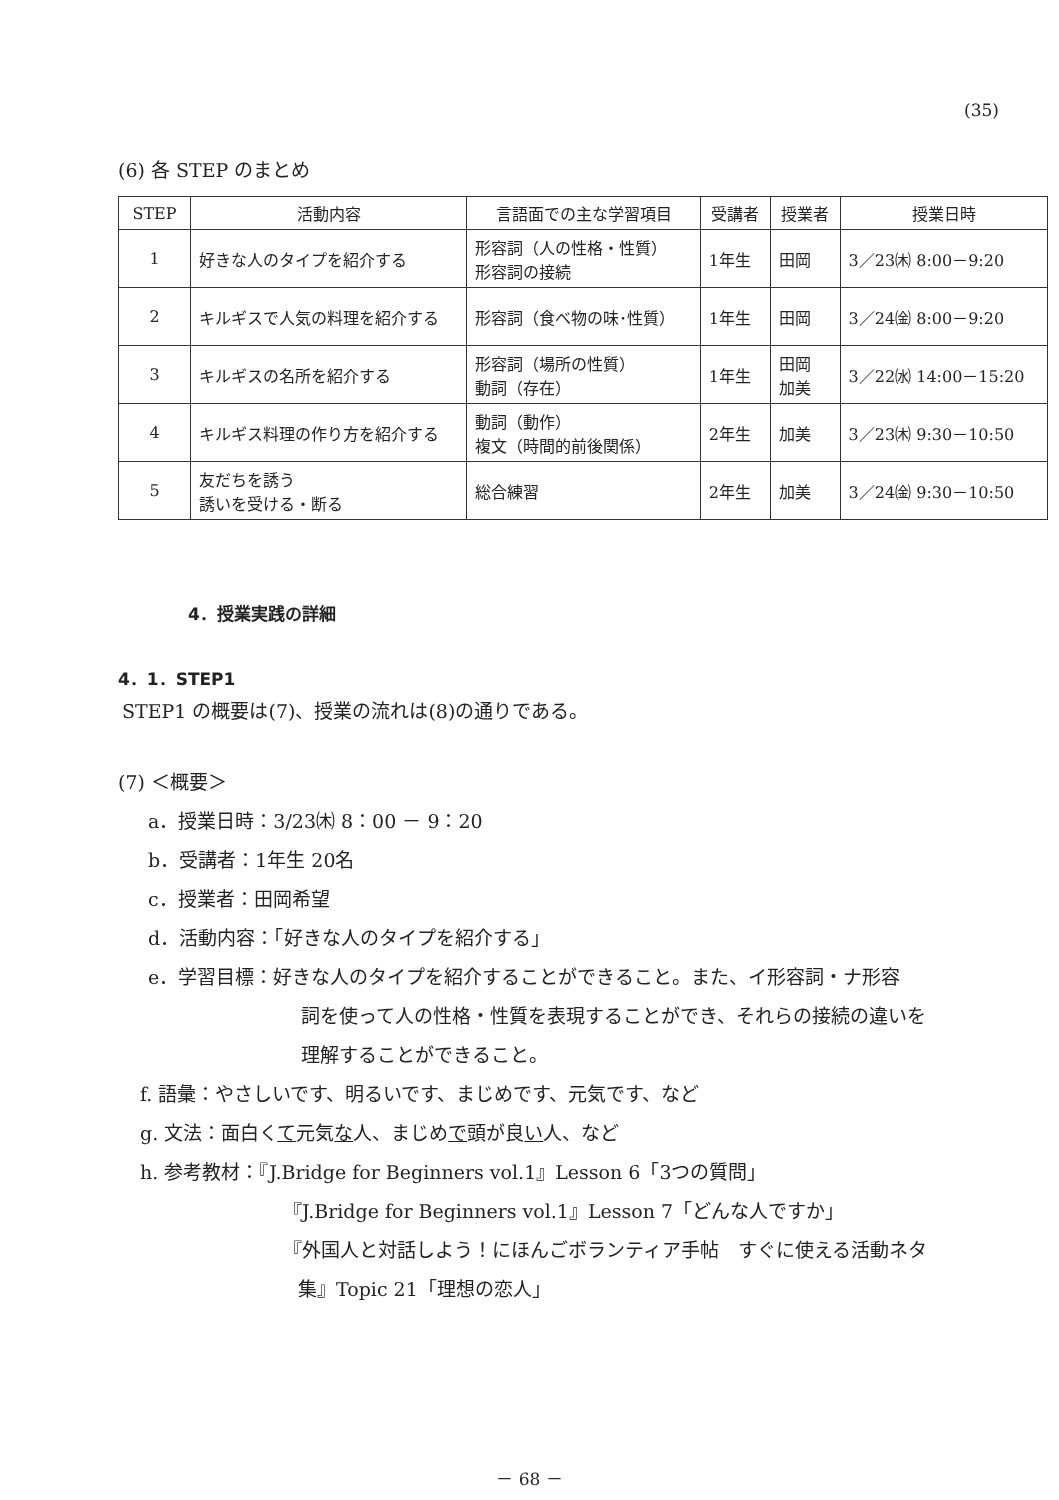(35)
(6) 各 STEP のまとめ
| STEP | 活動内容 | 言語面での主な学習項目 | 受講者 | 授業者 | 授業日時 |
| --- | --- | --- | --- | --- | --- |
| 1 | 好きな人のタイプを紹介する | 形容詞（人の性格・性質） 形容詞の接続 | 1年生 | 田岡 | 3／23㈭ 8:00－9:20 |
| 2 | キルギスで人気の料理を紹介する | 形容詞（食べ物の味･性質） | 1年生 | 田岡 | 3／24㈮ 8:00－9:20 |
| 3 | キルギスの名所を紹介する | 形容詞（場所の性質） 動詞（存在） | 1年生 | 田岡 加美 | 3／22㈬ 14:00－15:20 |
| 4 | キルギス料理の作り方を紹介する | 動詞（動作） 複文（時間的前後関係） | 2年生 | 加美 | 3／23㈭ 9:30－10:50 |
| 5 | 友だちを誘う 誘いを受ける・断る | 総合練習 | 2年生 | 加美 | 3／24㈮ 9:30－10:50 |
4．授業実践の詳細
4．1．STEP1
STEP1 の概要は(7)、授業の流れは(8)の通りである。
(7) ＜概要＞
a．授業日時：3/23㈭ 8：00 － 9：20
b．受講者：1年生 20名
c．授業者：田岡希望
d．活動内容：「好きな人のタイプを紹介する」
e．学習目標：好きな人のタイプを紹介することができること。また、イ形容詞・ナ形容
詞を使って人の性格・性質を表現することができ、それらの接続の違いを
理解することができること。
f. 語彙：やさしいです、明るいです、まじめです、元気です、など
g. 文法：面白くて元気な人、まじめで頭が良い人、など
h. 参考教材：『J.Bridge for Beginners vol.1』Lesson 6「3つの質問」
『J.Bridge for Beginners vol.1』Lesson 7「どんな人ですか」
『外国人と対話しよう！にほんごボランティア手帖　すぐに使える活動ネタ
集』Topic 21「理想の恋人」
－ 68 －